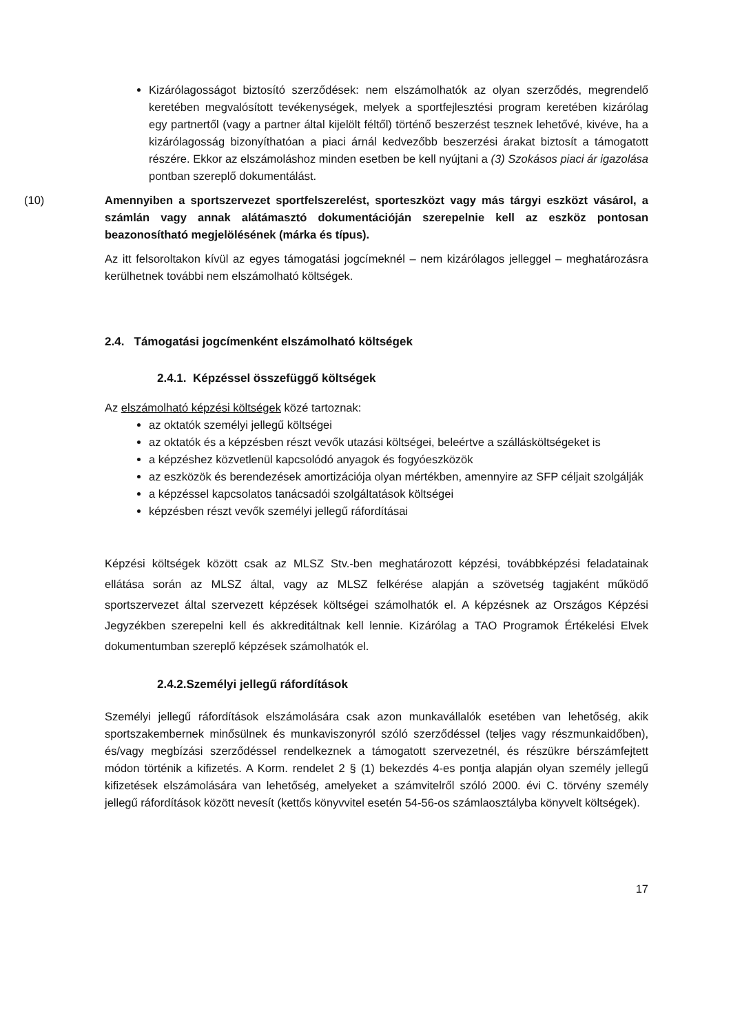Kizárólagosságot biztosító szerződések: nem elszámolhatók az olyan szerződés, megrendelő keretében megvalósított tevékenységek, melyek a sportfejlesztési program keretében kizárólag egy partnertől (vagy a partner által kijelölt féltől) történő beszerzést tesznek lehetővé, kivéve, ha a kizárólagosság bizonyíthatóan a piaci árnál kedvezőbb beszerzési árakat biztosít a támogatott részére. Ekkor az elszámoláshoz minden esetben be kell nyújtani a (3) Szokásos piaci ár igazolása pontban szereplő dokumentálást.
(10) Amennyiben a sportszervezet sportfelszerelést, sporteszközt vagy más tárgyi eszközt vásárol, a számlán vagy annak alátámasztó dokumentációján szerepelnie kell az eszköz pontosan beazonosítható megjelölésének (márka és típus).
Az itt felsoroltakon kívül az egyes támogatási jogcímeknél – nem kizárólagos jelleggel – meghatározásra kerülhetnek további nem elszámolható költségek.
2.4. Támogatási jogcímenként elszámolható költségek
2.4.1. Képzéssel összefüggő költségek
Az elszámolható képzési költségek közé tartoznak:
az oktatók személyi jellegű költségei
az oktatók és a képzésben részt vevők utazási költségei, beleértve a szállásköltségeket is
a képzéshez közvetlenül kapcsolódó anyagok és fogyóeszközök
az eszközök és berendezések amortizációja olyan mértékben, amennyire az SFP céljait szolgálják
a képzéssel kapcsolatos tanácsadói szolgáltatások költségei
képzésben részt vevők személyi jellegű ráfordításai
Képzési költségek között csak az MLSZ Stv.-ben meghatározott képzési, továbbképzési feladatainak ellátása során az MLSZ által, vagy az MLSZ felkérése alapján a szövetség tagjaként működő sportszervezet által szervezett képzések költségei számolhatók el. A képzésnek az Országos Képzési Jegyzékben szerepelni kell és akkreditáltnak kell lennie. Kizárólag a TAO Programok Értékelési Elvek dokumentumban szereplő képzések számolhatók el.
2.4.2.Személyi jellegű ráfordítások
Személyi jellegű ráfordítások elszámolására csak azon munkavállalók esetében van lehetőség, akik sportszakembernek minősülnek és munkaviszonyról szóló szerződéssel (teljes vagy részmunkaidőben), és/vagy megbízási szerződéssel rendelkeznek a támogatott szervezetnél, és részükre bérszámfejtett módon történik a kifizetés. A Korm. rendelet 2 § (1) bekezdés 4-es pontja alapján olyan személy jellegű kifizetések elszámolására van lehetőség, amelyeket a számvitelről szóló 2000. évi C. törvény személy jellegű ráfordítások között nevesít (kettős könyvvitel esetén 54-56-os számlaosztályba könyvelt költségek).
17